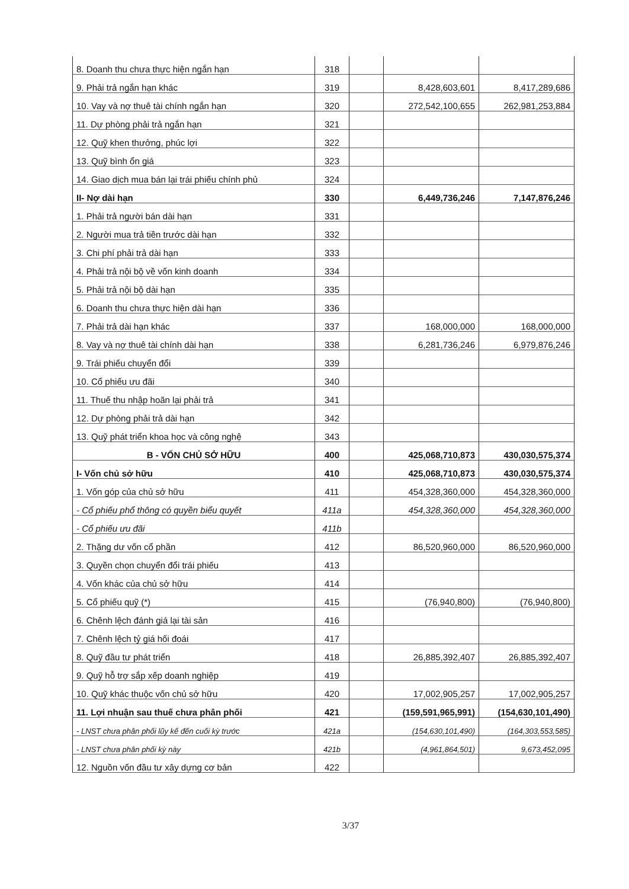| 8. Doanh thu chưa thực hiện ngắn hạn | 318 | | | |
| 9. Phải trả ngắn hạn khác | 319 | | 8,428,603,601 | 8,417,289,686 |
| 10. Vay và nợ thuê tài chính ngắn hạn | 320 | | 272,542,100,655 | 262,981,253,884 |
| 11. Dự phòng phải trả ngắn hạn | 321 | | | |
| 12. Quỹ khen thưởng, phúc lợi | 322 | | | |
| 13. Quỹ bình ổn giá | 323 | | | |
| 14. Giao dịch mua bán lại trái phiếu chính phủ | 324 | | | |
| II- Nợ dài hạn | 330 | | 6,449,736,246 | 7,147,876,246 |
| 1. Phải trả người bán dài hạn | 331 | | | |
| 2. Người mua trả tiền trước dài hạn | 332 | | | |
| 3. Chi phí phải trả dài hạn | 333 | | | |
| 4. Phải trả nội bộ về vốn kinh doanh | 334 | | | |
| 5. Phải trả nội bộ dài hạn | 335 | | | |
| 6. Doanh thu chưa thực hiện dài hạn | 336 | | | |
| 7. Phải trả dài hạn khác | 337 | | 168,000,000 | 168,000,000 |
| 8. Vay và nợ thuê tài chính dài hạn | 338 | | 6,281,736,246 | 6,979,876,246 |
| 9. Trái phiếu chuyển đổi | 339 | | | |
| 10. Cổ phiếu ưu đãi | 340 | | | |
| 11. Thuế thu nhập hoãn lại phải trả | 341 | | | |
| 12. Dự phòng phải trả dài hạn | 342 | | | |
| 13. Quỹ phát triển khoa học và công nghệ | 343 | | | |
| B - VỐN CHỦ SỞ HỮU | 400 | | 425,068,710,873 | 430,030,575,374 |
| I- Vốn chủ sở hữu | 410 | | 425,068,710,873 | 430,030,575,374 |
| 1. Vốn góp của chủ sở hữu | 411 | | 454,328,360,000 | 454,328,360,000 |
| - Cổ phiếu phổ thông có quyền biểu quyết | 411a | | 454,328,360,000 | 454,328,360,000 |
| - Cổ phiếu ưu đãi | 411b | | | |
| 2. Thặng dư vốn cổ phần | 412 | | 86,520,960,000 | 86,520,960,000 |
| 3. Quyền chọn chuyển đổi trái phiếu | 413 | | | |
| 4. Vốn khác của chủ sở hữu | 414 | | | |
| 5. Cổ phiếu quỹ (*) | 415 | | (76,940,800) | (76,940,800) |
| 6. Chênh lệch đánh giá lại tài sản | 416 | | | |
| 7. Chênh lệch tỷ giá hối đoái | 417 | | | |
| 8. Quỹ đầu tư phát triển | 418 | | 26,885,392,407 | 26,885,392,407 |
| 9. Quỹ hỗ trợ sắp xếp doanh nghiệp | 419 | | | |
| 10. Quỹ khác thuộc vốn chủ sở hữu | 420 | | 17,002,905,257 | 17,002,905,257 |
| 11. Lợi nhuận sau thuế chưa phân phối | 421 | | (159,591,965,991) | (154,630,101,490) |
| - LNST chưa phân phối lũy kế đến cuối kỳ trước | 421a | | (154,630,101,490) | (164,303,553,585) |
| - LNST chưa phân phối kỳ này | 421b | | (4,961,864,501) | 9,673,452,095 |
| 12. Nguồn vốn đầu tư xây dựng cơ bản | 422 | | | |
3/37